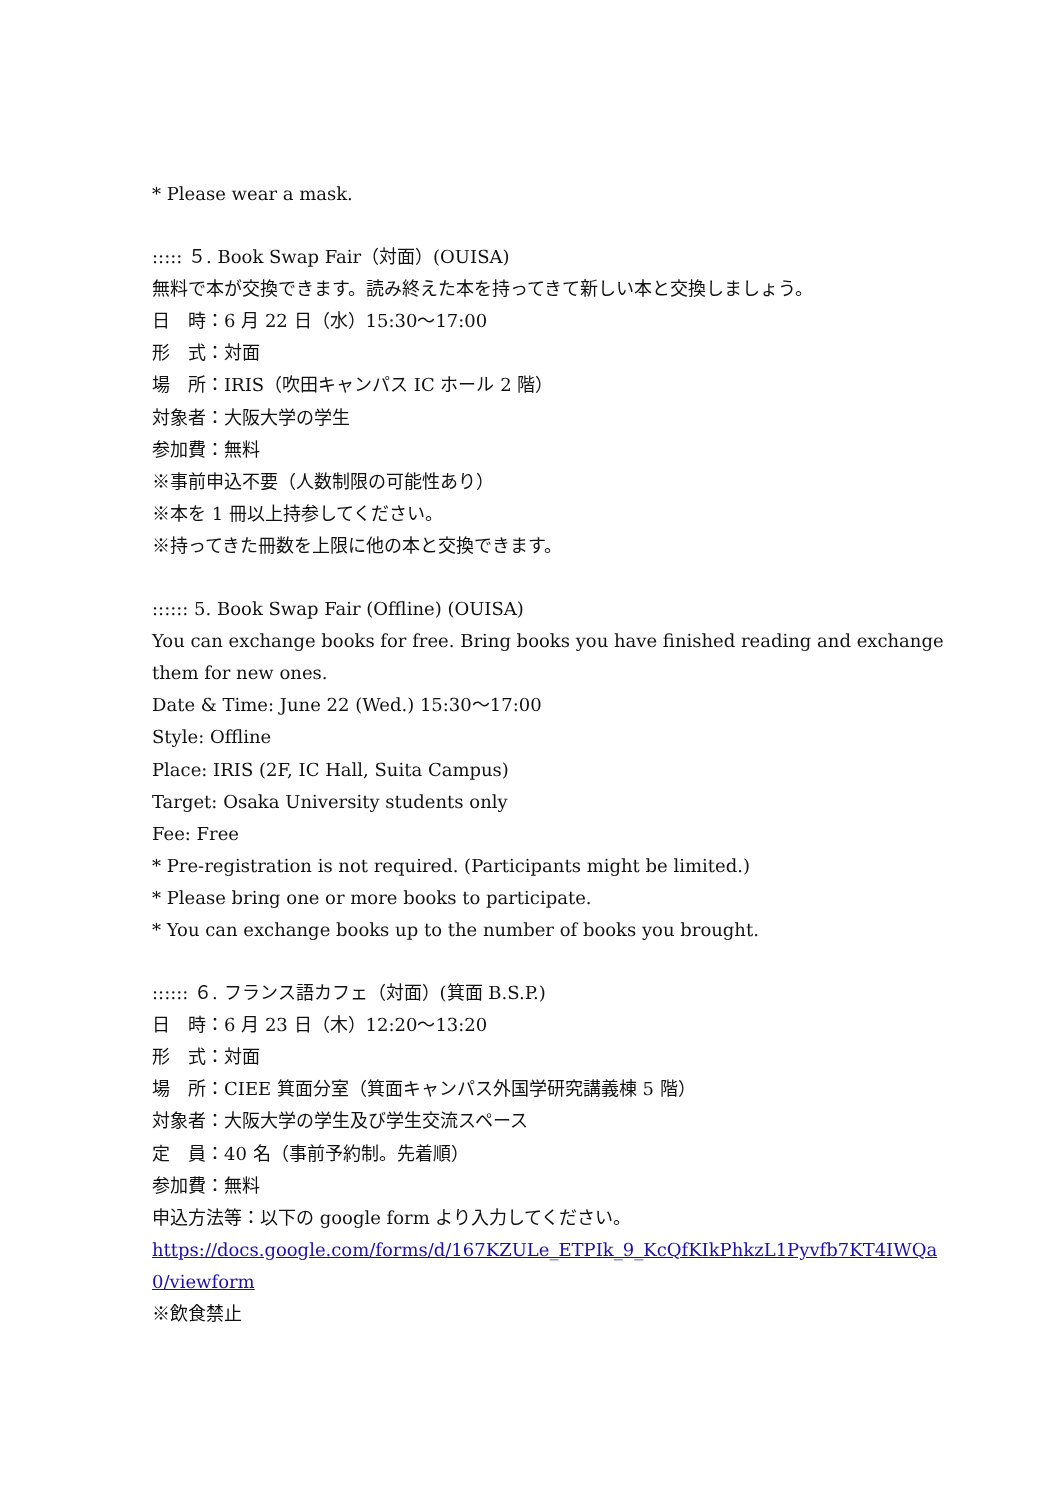* Please wear a mask.
::::: ５. Book Swap Fair（対面）(OUISA)
無料で本が交換できます。読み終えた本を持ってきて新しい本と交換しましょう。
日　時：6 月 22 日（水）15:30～17:00
形　式：対面
場　所：IRIS（吹田キャンパス IC ホール 2 階）
対象者：大阪大学の学生
参加費：無料
※事前申込不要（人数制限の可能性あり）
※本を 1 冊以上持参してください。
※持ってきた冊数を上限に他の本と交換できます。
:::::: 5. Book Swap Fair (Offline) (OUISA)
You can exchange books for free. Bring books you have finished reading and exchange
them for new ones.
Date & Time: June 22 (Wed.) 15:30～17:00
Style: Offline
Place: IRIS (2F, IC Hall, Suita Campus)
Target: Osaka University students only
Fee: Free
* Pre-registration is not required. (Participants might be limited.)
* Please bring one or more books to participate.
* You can exchange books up to the number of books you brought.
:::::: ６. フランス語カフェ（対面）(箕面 B.S.P.)
日　時：6 月 23 日（木）12:20～13:20
形　式：対面
場　所：CIEE 箕面分室（箕面キャンパス外国学研究講義棟 5 階）
対象者：大阪大学の学生及び学生交流スペース
定　員：40 名（事前予約制。先着順）
参加費：無料
申込方法等：以下の google form より入力してください。
https://docs.google.com/forms/d/167KZULe_ETPIk_9_KcQfKIkPhkzL1Pyvfb7KT4IWQa
0/viewform
※飲食禁止